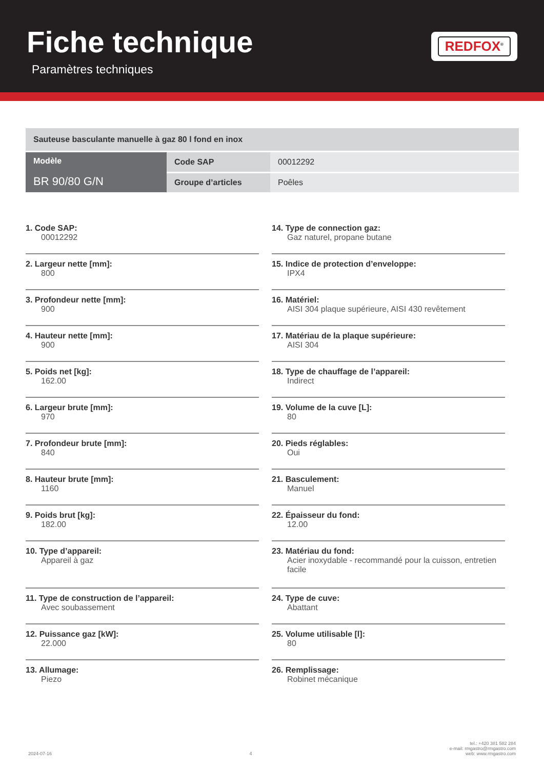Fiche technique
Paramètres techniques
REDFOX<sup>®</sup>
| Sauteuse basculante manuelle à gaz 80 l fond en inox | | |
| Modèle BR 90/80 G/N | Code SAP | 00012292 |
| | Groupe d’articles | Poêles |
1. Code SAP:
00012292
2. Largeur nette [mm]:
800
3. Profondeur nette [mm]:
900
4. Hauteur nette [mm]:
900
5. Poids net [kg]:
162.00
6. Largeur brute [mm]:
970
7. Profondeur brute [mm]:
840
8. Hauteur brute [mm]:
1160
9. Poids brut [kg]:
182.00
10. Type d’appareil:
Appareil à gaz
11. Type de construction de l’appareil:
Avec soubassement
12. Puissance gaz [kW]:
22.000
13. Allumage:
Piezo
14. Type de connection gaz:
Gaz naturel, propane butane
15. Indice de protection d’enveloppe:
IPX4
16. Matériel:
AISI 304 plaque supérieure, AISI 430 revêtement
17. Matériau de la plaque supérieure:
AISI 304
18. Type de chauffage de l’appareil:
Indirect
19. Volume de la cuve [L]:
80
20. Pieds réglables:
Oui
21. Basculement:
Manuel
22. Épaisseur du fond:
12.00
23. Matériau du fond:
Acier inoxydable - recommandé pour la cuisson, entretien facile
24. Type de cuve:
Abattant
25. Volume utilisable [l]:
80
26. Remplissage:
Robinet mécanique
2024-07-16 4 tel.: +420 381 582 284
e-mail: rmgastro@rmgastro.com
web: www.rmgastro.com